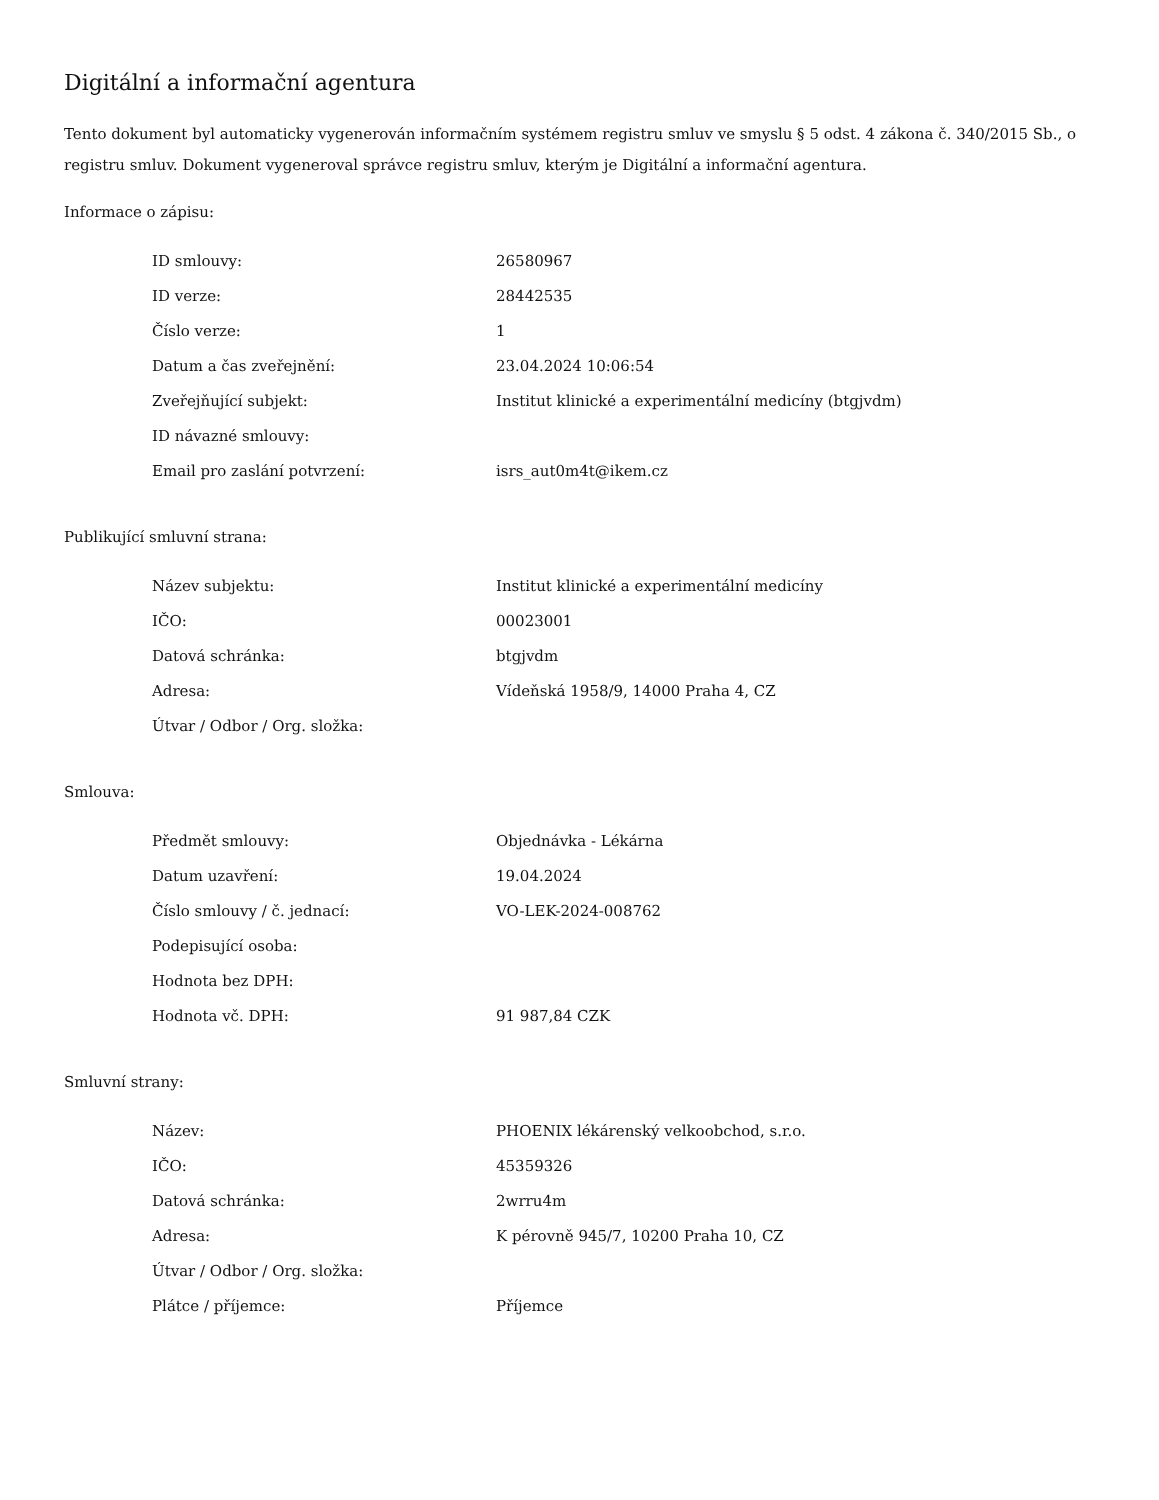Digitální a informační agentura
Tento dokument byl automaticky vygenerován informačním systémem registru smluv ve smyslu § 5 odst. 4 zákona č. 340/2015 Sb., o registru smluv. Dokument vygeneroval správce registru smluv, kterým je Digitální a informační agentura.
Informace o zápisu:
| ID smlouvy: | 26580967 |
| ID verze: | 28442535 |
| Číslo verze: | 1 |
| Datum a čas zveřejnění: | 23.04.2024 10:06:54 |
| Zveřejňující subjekt: | Institut klinické a experimentální medicíny (btgjvdm) |
| ID návazné smlouvy: | |
| Email pro zaslání potvrzení: | isrs_aut0m4t@ikem.cz |
Publikující smluvní strana:
| Název subjektu: | Institut klinické a experimentální medicíny |
| IČO: | 00023001 |
| Datová schránka: | btgjvdm |
| Adresa: | Vídeňská 1958/9, 14000 Praha 4, CZ |
| Útvar / Odbor / Org. složka: | |
Smlouva:
| Předmět smlouvy: | Objednávka - Lékárna |
| Datum uzavření: | 19.04.2024 |
| Číslo smlouvy / č. jednací: | VO-LEK-2024-008762 |
| Podepisující osoba: | |
| Hodnota bez DPH: | |
| Hodnota vč. DPH: | 91 987,84 CZK |
Smluvní strany:
| Název: | PHOENIX lékárenský velkoobchod, s.r.o. |
| IČO: | 45359326 |
| Datová schránka: | 2wrru4m |
| Adresa: | K pérovně 945/7, 10200 Praha 10, CZ |
| Útvar / Odbor / Org. složka: | |
| Plátce / příjemce: | Příjemce |